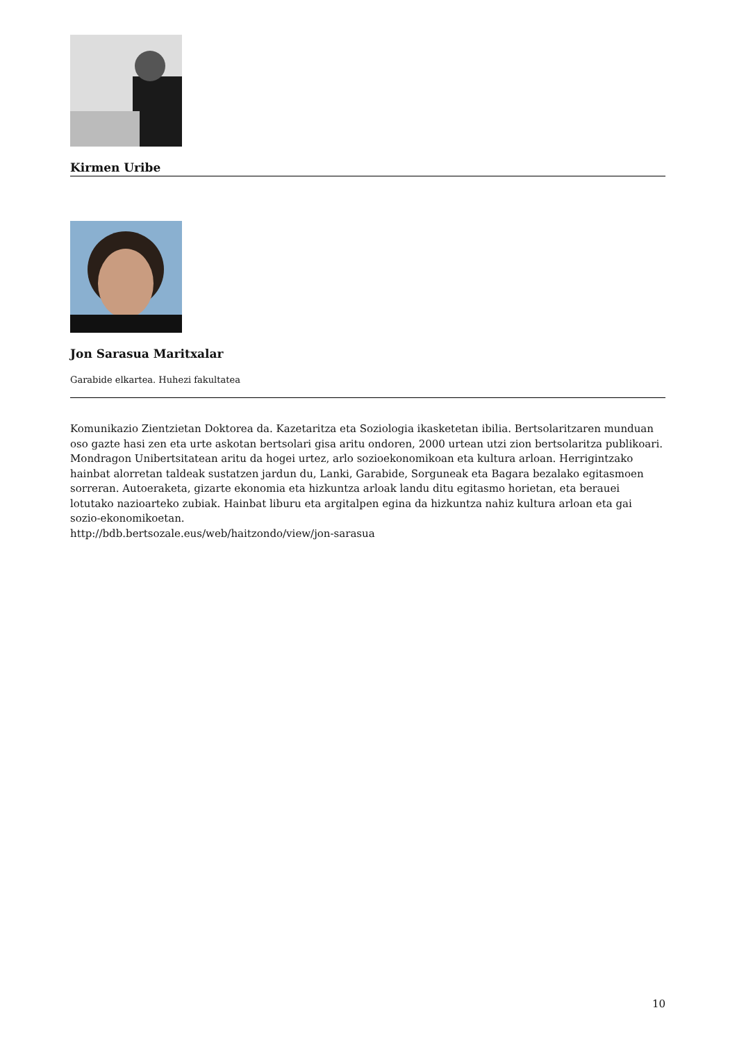Kirmen Uribe
Jon Sarasua Maritxalar
Garabide elkartea. Huhezi fakultatea
Komunikazio Zientzietan Doktorea da. Kazetaritza eta Soziologia ikasketetan ibilia. Bertsolaritzaren munduan oso gazte hasi zen eta urte askotan bertsolari gisa aritu ondoren, 2000 urtean utzi zion bertsolaritza publikoari. Mondragon Unibertsitatean aritu da hogei urtez, arlo sozioekonomikoan eta kultura arloan. Herrigintzako hainbat alorretan taldeak sustatzen jardun du, Lanki, Garabide, Sorguneak eta Bagara bezalako egitasmoen sorreran. Autoeraketa, gizarte ekonomia eta hizkuntza arloak landu ditu egitasmo horietan, eta berauei lotutako nazioarteko zubiak. Hainbat liburu eta argitalpen egina da hizkuntza nahiz kultura arloan eta gai sozio-ekonomikoetan.
http://bdb.bertsozale.eus/web/haitzondo/view/jon-sarasua
10